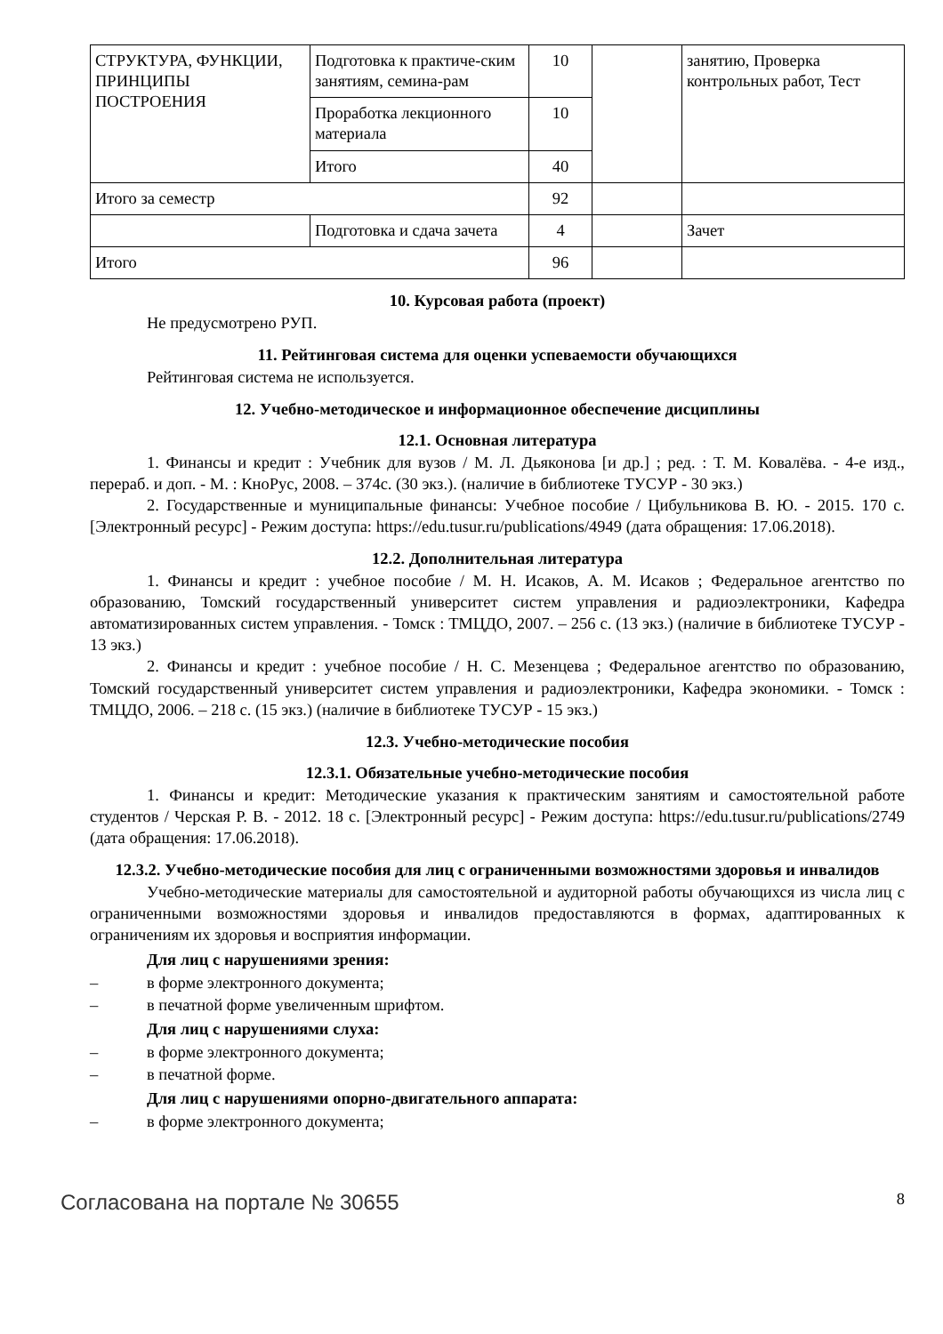| СТРУКТУРА, ФУНКЦИИ, ПРИНЦИПЫ ПОСТРОЕНИЯ | Подготовка к практиче-ским занятиям, семина-рам | 10 | | занятию, Проверка контрольных работ, Тест |
| | Проработка лекционного материала | 10 | | |
| | Итого | 40 | | |
| Итого за семестр | | 92 | | |
| | Подготовка и сдача зачета | 4 | | Зачет |
| Итого | | 96 | | |
10. Курсовая работа (проект)
Не предусмотрено РУП.
11. Рейтинговая система для оценки успеваемости обучающихся
Рейтинговая система не используется.
12. Учебно-методическое и информационное обеспечение дисциплины
12.1. Основная литература
1. Финансы и кредит : Учебник для вузов / М. Л. Дьяконова [и др.] ; ред. : Т. М. Ковалёва. - 4-е изд., перераб. и доп. - М. : КноРус, 2008. – 374с. (30 экз.). (наличие в библиотеке ТУСУР - 30 экз.)
2. Государственные и муниципальные финансы: Учебное пособие / Цибульникова В. Ю. - 2015. 170 с. [Электронный ресурс] - Режим доступа: https://edu.tusur.ru/publications/4949 (дата обращения: 17.06.2018).
12.2. Дополнительная литература
1. Финансы и кредит : учебное пособие / М. Н. Исаков, А. М. Исаков ; Федеральное агентство по образованию, Томский государственный университет систем управления и радиоэлектроники, Кафедра автоматизированных систем управления. - Томск : ТМЦДО, 2007. – 256 с. (13 экз.) (наличие в библиотеке ТУСУР - 13 экз.)
2. Финансы и кредит : учебное пособие / Н. С. Мезенцева ; Федеральное агентство по образованию, Томский государственный университет систем управления и радиоэлектроники, Кафедра экономики. - Томск : ТМЦДО, 2006. – 218 с. (15 экз.) (наличие в библиотеке ТУСУР - 15 экз.)
12.3. Учебно-методические пособия
12.3.1. Обязательные учебно-методические пособия
1. Финансы и кредит: Методические указания к практическим занятиям и самостоятельной работе студентов / Черская Р. В. - 2012. 18 с. [Электронный ресурс] - Режим доступа: https://edu.tusur.ru/publications/2749 (дата обращения: 17.06.2018).
12.3.2. Учебно-методические пособия для лиц с ограниченными возможностями здоровья и инвалидов
Учебно-методические материалы для самостоятельной и аудиторной работы обучающихся из числа лиц с ограниченными возможностями здоровья и инвалидов предоставляются в формах, адаптированных к ограничениям их здоровья и восприятия информации.
Для лиц с нарушениями зрения:
– в форме электронного документа;
– в печатной форме увеличенным шрифтом.
Для лиц с нарушениями слуха:
– в форме электронного документа;
– в печатной форме.
Для лиц с нарушениями опорно-двигательного аппарата:
– в форме электронного документа;
Согласована на портале № 30655 8